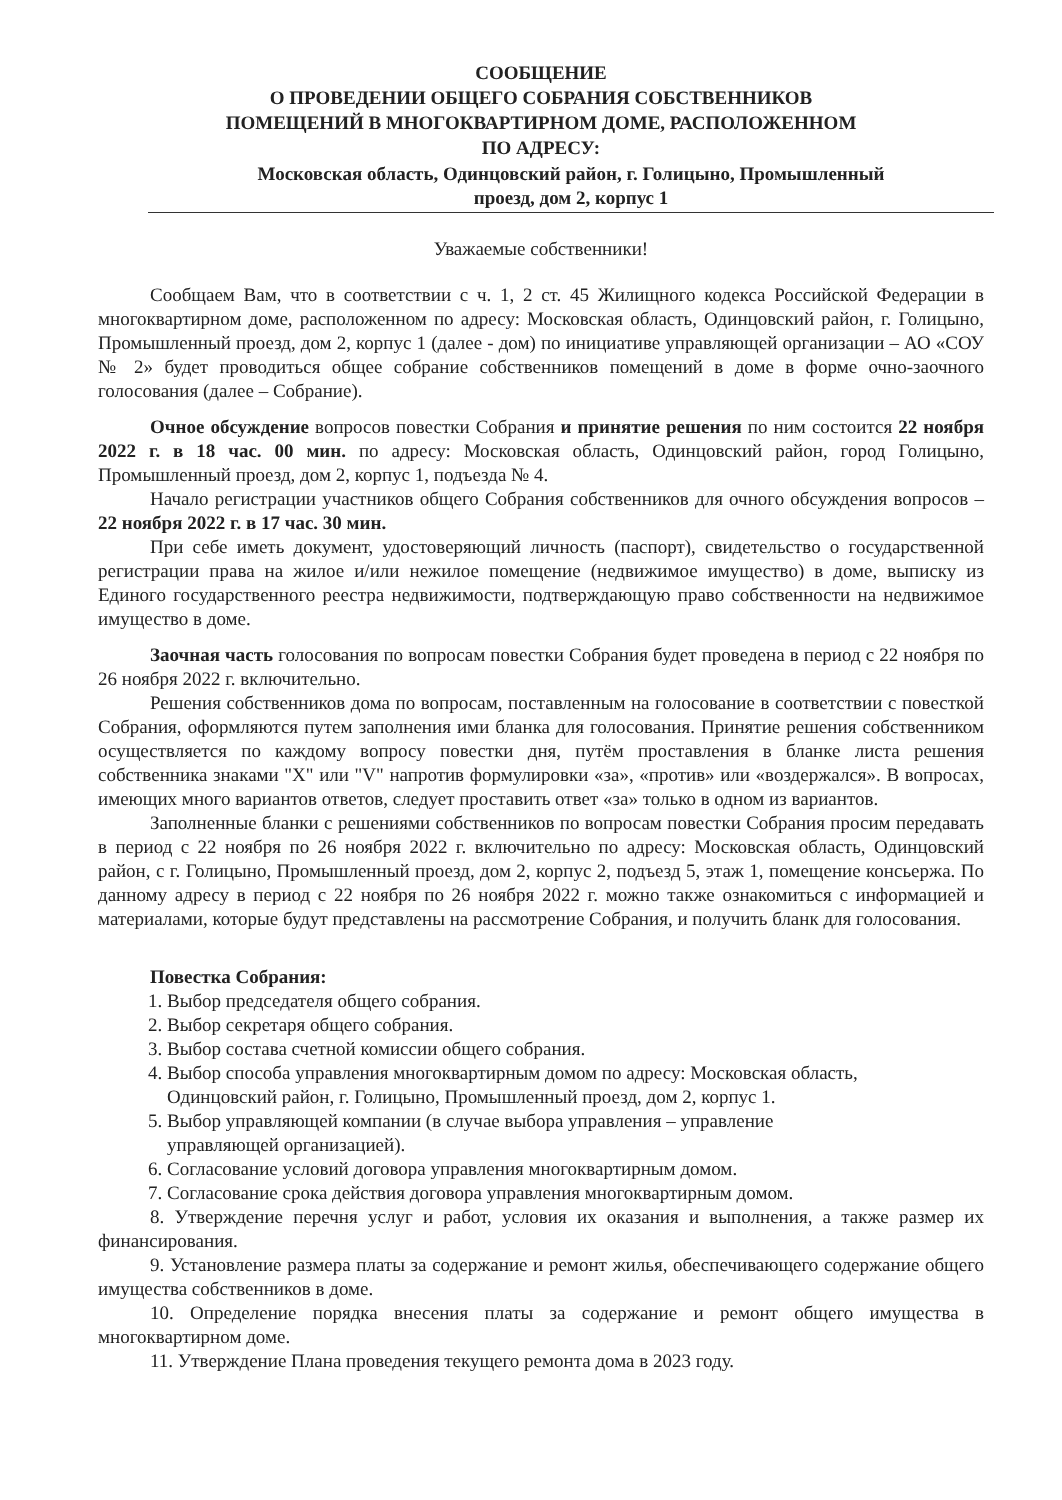СООБЩЕНИЕ
О ПРОВЕДЕНИИ ОБЩЕГО СОБРАНИЯ СОБСТВЕННИКОВ
ПОМЕЩЕНИЙ В МНОГОКВАРТИРНОМ ДОМЕ, РАСПОЛОЖЕННОМ
ПО АДРЕСУ:
Московская область, Одинцовский район, г. Голицыно, Промышленный
проезд, дом 2, корпус 1
Уважаемые собственники!
Сообщаем Вам, что в соответствии с ч. 1, 2 ст. 45 Жилищного кодекса Российской Федерации в многоквартирном доме, расположенном по адресу: Московская область, Одинцовский район, г. Голицыно, Промышленный проезд, дом 2, корпус 1 (далее - дом) по инициативе управляющей организации – АО «СОУ № 2» будет проводиться общее собрание собственников помещений в доме в форме очно-заочного голосования (далее – Собрание).
Очное обсуждение вопросов повестки Собрания и принятие решения по ним состоится 22 ноября 2022 г. в 18 час. 00 мин. по адресу: Московская область, Одинцовский район, город Голицыно, Промышленный проезд, дом 2, корпус 1, подъезда № 4.
Начало регистрации участников общего Собрания собственников для очного обсуждения вопросов – 22 ноября 2022 г. в 17 час. 30 мин.
При себе иметь документ, удостоверяющий личность (паспорт), свидетельство о государственной регистрации права на жилое и/или нежилое помещение (недвижимое имущество) в доме, выписку из Единого государственного реестра недвижимости, подтверждающую право собственности на недвижимое имущество в доме.
Заочная часть голосования по вопросам повестки Собрания будет проведена в период с 22 ноября по 26 ноября 2022 г. включительно.
Решения собственников дома по вопросам, поставленным на голосование в соответствии с повесткой Собрания, оформляются путем заполнения ими бланка для голосования. Принятие решения собственником осуществляется по каждому вопросу повестки дня, путём проставления в бланке листа решения собственника знаками "X" или "V" напротив формулировки «за», «против» или «воздержался». В вопросах, имеющих много вариантов ответов, следует проставить ответ «за» только в одном из вариантов.
Заполненные бланки с решениями собственников по вопросам повестки Собрания просим передавать в период с 22 ноября по 26 ноября 2022 г. включительно по адресу: Московская область, Одинцовский район, с г. Голицыно, Промышленный проезд, дом 2, корпус 2, подъезд 5, этаж 1, помещение консьержа. По данному адресу в период с 22 ноября по 26 ноября 2022 г. можно также ознакомиться с информацией и материалами, которые будут представлены на рассмотрение Собрания, и получить бланк для голосования.
Повестка Собрания:
1. Выбор председателя общего собрания.
2. Выбор секретаря общего собрания.
3. Выбор состава счетной комиссии общего собрания.
4. Выбор способа управления многоквартирным домом по адресу: Московская область,
Одинцовский район, г. Голицыно, Промышленный проезд, дом 2, корпус 1.
5. Выбор управляющей компании (в случае выбора управления – управление
управляющей организацией).
6. Согласование условий договора управления многоквартирным домом.
7. Согласование срока действия договора управления многоквартирным домом.
8. Утверждение перечня услуг и работ, условия их оказания и выполнения, а также размер их финансирования.
9. Установление размера платы за содержание и ремонт жилья, обеспечивающего содержание общего имущества собственников в доме.
10. Определение порядка внесения платы за содержание и ремонт общего имущества в многоквартирном доме.
11. Утверждение Плана проведения текущего ремонта дома в 2023 году.